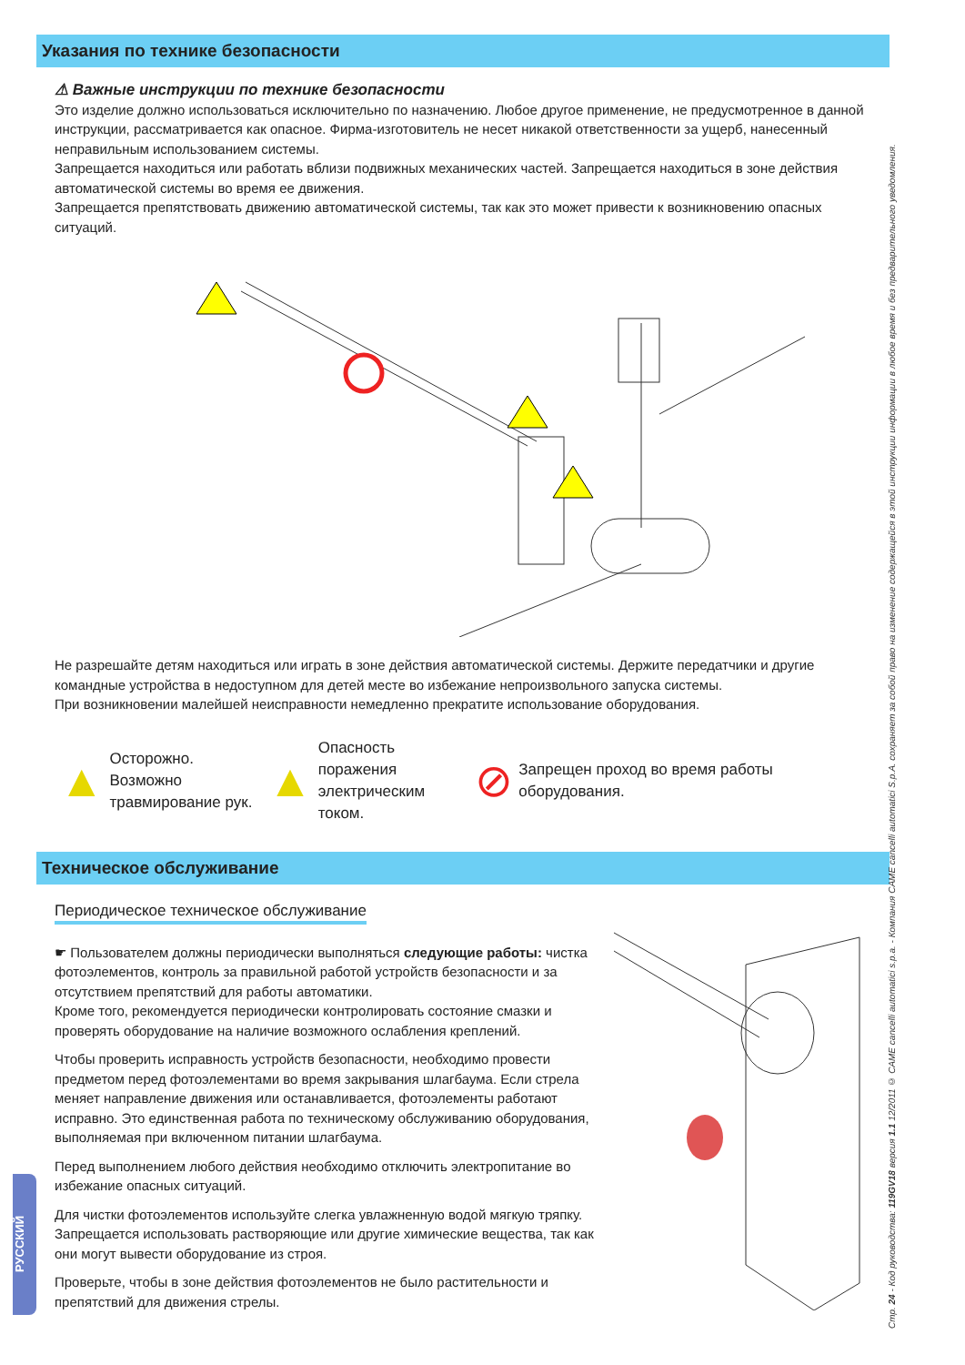Указания по технике безопасности
⚠ Важные инструкции по технике безопасности
Это изделие должно использоваться исключительно по назначению. Любое другое применение, не предусмотренное в данной инструкции, рассматривается как опасное. Фирма-изготовитель не несет никакой ответственности за ущерб, нанесенный неправильным использованием системы.
Запрещается находиться или работать вблизи подвижных механических частей. Запрещается находиться в зоне действия автоматической системы во время ее движения.
Запрещается препятствовать движению автоматической системы, так как это может привести к возникновению опасных ситуаций.
Не разрешайте детям находиться или играть в зоне действия автоматической системы. Держите передатчики и другие командные устройства в недоступном для детей месте во избежание непроизвольного запуска системы.
При возникновении малейшей неисправности немедленно прекратите использование оборудования.
▲ Осторожно. Возможно
травмирование рук.
▲ Опасность поражения
электрическим током.
⊘ Запрещен проход во время работы оборудования.
Техническое обслуживание
Периодическое техническое обслуживание
☛ Пользователем должны периодически выполняться следующие работы: чистка фотоэлементов, контроль за правильной работой устройств безопасности и за отсутствием препятствий для работы автоматики.
Кроме того, рекомендуется периодически контролировать состояние смазки и проверять оборудование на наличие возможного ослабления креплений.
Чтобы проверить исправность устройств безопасности, необходимо провести предметом перед фотоэлементами во время закрывания шлагбаума. Если стрела меняет направление движения или останавливается, фотоэлементы работают исправно. Это единственная работа по техническому обслуживанию оборудования, выполняемая при включенном питании шлагбаума.
Перед выполнением любого действия необходимо отключить электропитание во избежание опасных ситуаций.
Для чистки фотоэлементов используйте слегка увлажненную водой мягкую тряпку. Запрещается использовать растворяющие или другие химические вещества, так как они могут вывести оборудование из строя.
Проверьте, чтобы в зоне действия фотоэлементов не было растительности и препятствий для движения стрелы.
РУССКИЙ
Стр. 24 - Код руководства: 119GV18 версия 1.1 12/2011 © CAME cancelli automatici s.p.a. - Компания CAME cancelli automatici S.p.A. сохраняет за собой право на изменение содержащейся в этой инструкции информации в любое время и без предварительного уведомления.